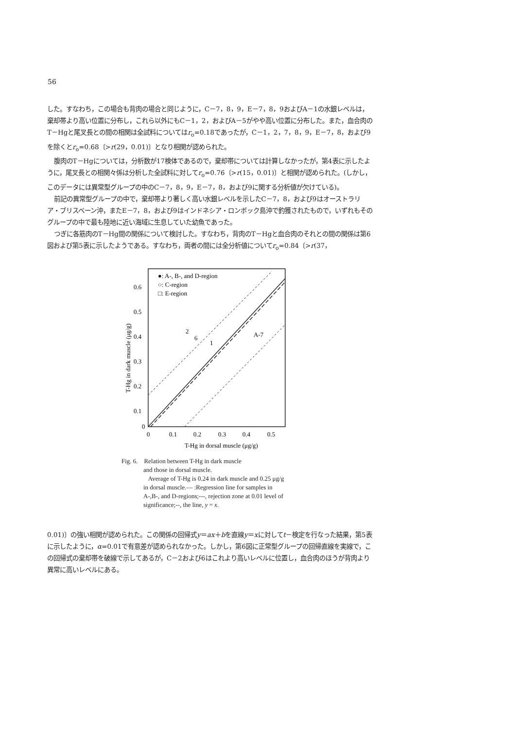56
した。すなわち，この場合も背肉の場合と同じように，C－7，8，9，E－7，8，9およびA－1の水銀レベルは，棄却帯より高い位置に分布し，これら以外にもC－1，2，およびA－5がやや高い位置に分布した。また，血合肉のT－Hgと尾叉長との間の相関は全試料についてはr<sub>o</sub>=0.18であったが，C－1，2，7，8，9，E－7，8，および9を除くとr<sub>o</sub>=0.68〔>r(29，0.01)〕となり相関が認められた。
腹肉のT－Hgについては，分析数が17検体であるので，棄却帯については計算しなかったが，第4表に示したように，尾叉長との相関々係は分析した全試料に対してr<sub>o</sub>=0.76〔>r(15，0.01)〕と相関が認められた。(しかし，このデータには異常型グループの中のC－7，8，9，E－7，8，および9に関する分析値が欠けている)。
前記の異常型グループの中で，棄却帯より著しく高い水銀レベルを示したC－7，8，および9はオーストラリア・ブリスベーン沖，またE－7，8，および9はインドネシア・ロンボック島沖で釣獲されたもので，いずれもそのグループの中で最も陸地に近い海域に生息していた幼魚であった。
つぎに各筋肉のT－Hg間の関係について検討した。すなわち，背肉のT－Hgと血合肉のそれとの間の関係は第6図および第5表に示したようである。すなわち，両者の間には全分析値についてr<sub>o</sub>=0.84〔>r(37，
0.6
0.5
0.4
0.3
0.2
0.1
0
0
0.1
0.2
0.3
0.4
0.5
T-Hg in dorsal muscle (μg/g)
T-Hg in dark muscle (μg/g)
●: A-, B-, and D-region
○: C-region
□: E-region
2
6
1
A-7
Fig. 6. Relation between T-Hg in dark muscle
and those in dorsal muscle.
Average of T-Hg is 0.24 in dark muscle and 0.25 μg/g in dorsal muscle.— :Regression line for samples in A-,B-, and D-regions;---, rejection zone at 0.01 level of significance;--, the line, y = x.
0.01)〕の強い相関が認められた。この関係の回帰式y＝ax＋bを直線y＝xに対してt－検定を行なった結果，第5表に示したように，α=0.01で有意差が認められなかった。しかし，第6図に正常型グループの回帰直線を実線で，この回帰式の棄却帯を破線で示してあるが，C－2および6はこれより高いレベルに位置し，血合肉のほうが背肉より異常に高いレベルにある。